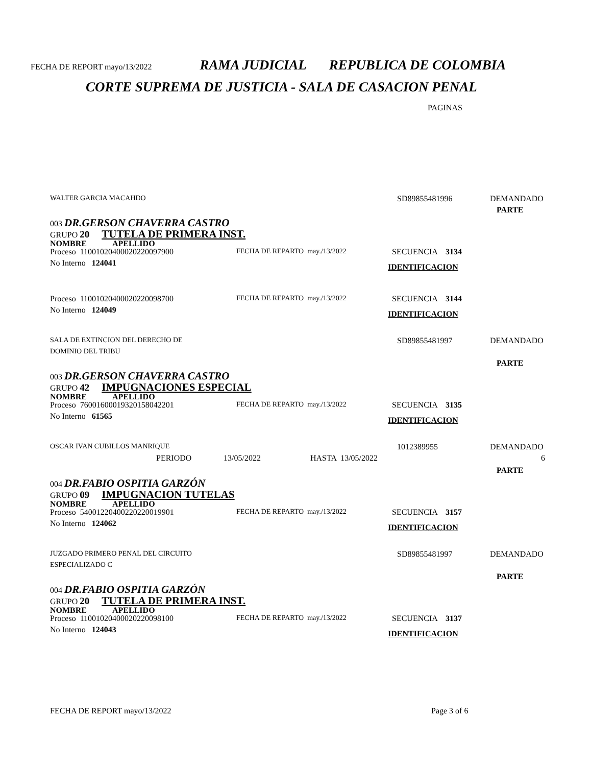FECHA DE REPORT mayo/13/2022 RAMA JUDICIAL REPUBLICA DE COLOMBIA
CORTE SUPREMA DE JUSTICIA - SALA DE CASACION PENAL
PAGINAS
WALTER GARCIA MACAHDO SD89855481996 DEMANDADO
PARTE
003 DR.GERSON CHAVERRA CASTRO
GRUPO 20 TUTELA DE PRIMERA INST.
NOMBRE APELLIDO
Proceso 11001020400020220097900 FECHA DE REPARTO may./13/2022 SECUENCIA 3134
No Interno 124041 IDENTIFICACION
Proceso 11001020400020220098700 FECHA DE REPARTO may./13/2022 SECUENCIA 3144
No Interno 124049 IDENTIFICACION
SALA DE EXTINCION DEL DERECHO DE SD89855481997 DEMANDADO
DOMINIO DEL TRIBU
PARTE
003 DR.GERSON CHAVERRA CASTRO
GRUPO 42 IMPUGNACIONES ESPECIAL
NOMBRE APELLIDO
Proceso 76001600019320158042201 FECHA DE REPARTO may./13/2022 SECUENCIA 3135
No Interno 61565 IDENTIFICACION
OSCAR IVAN CUBILLOS MANRIQUE 1012389955 DEMANDADO
PERIODO 13/05/2022 HASTA 13/05/2022 6
PARTE
004 DR.FABIO OSPITIA GARZÓN
GRUPO 09 IMPUGNACION TUTELAS
NOMBRE APELLIDO
Proceso 54001220400220220019901 FECHA DE REPARTO may./13/2022 SECUENCIA 3157
No Interno 124062 IDENTIFICACION
JUZGADO PRIMERO PENAL DEL CIRCUITO SD89855481997 DEMANDADO
ESPECIALIZADO C
PARTE
004 DR.FABIO OSPITIA GARZÓN
GRUPO 20 TUTELA DE PRIMERA INST.
NOMBRE APELLIDO
Proceso 11001020400020220098100 FECHA DE REPARTO may./13/2022 SECUENCIA 3137
No Interno 124043 IDENTIFICACION
FECHA DE REPORT mayo/13/2022 Page 3 of 6